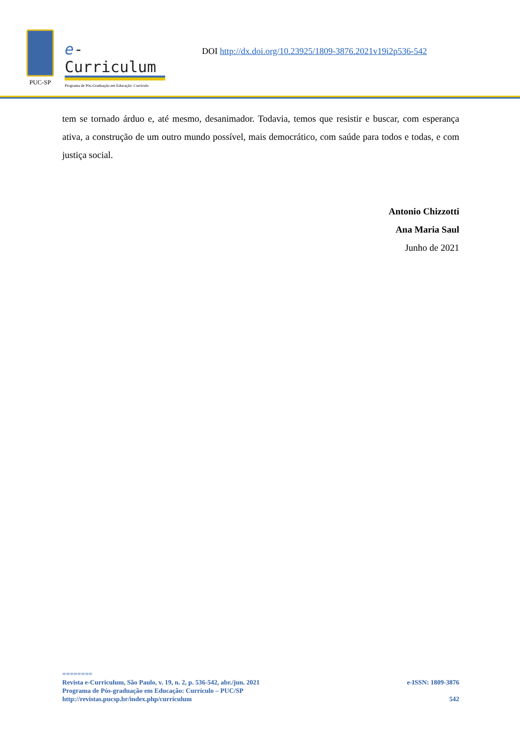PUC-SP
e-Curriculum
Programa de Pós-Graduação em Educação: Currículo
DOI http://dx.doi.org/10.23925/1809-3876.2021v19i2p536-542
tem se tornado árduo e, até mesmo, desanimador. Todavia, temos que resistir e buscar, com esperança ativa, a construção de um outro mundo possível, mais democrático, com saúde para todos e todas, e com justiça social.
Antonio Chizzotti
Ana Maria Saul
Junho de 2021
========
Revista e-Curriculum, São Paulo, v. 19, n. 2, p. 536-542, abr./jun. 2021 e-ISSN: 1809-3876
Programa de Pós-graduação em Educação: Currículo – PUC/SP
http://revistas.pucsp.br/index.php/curriculum 542